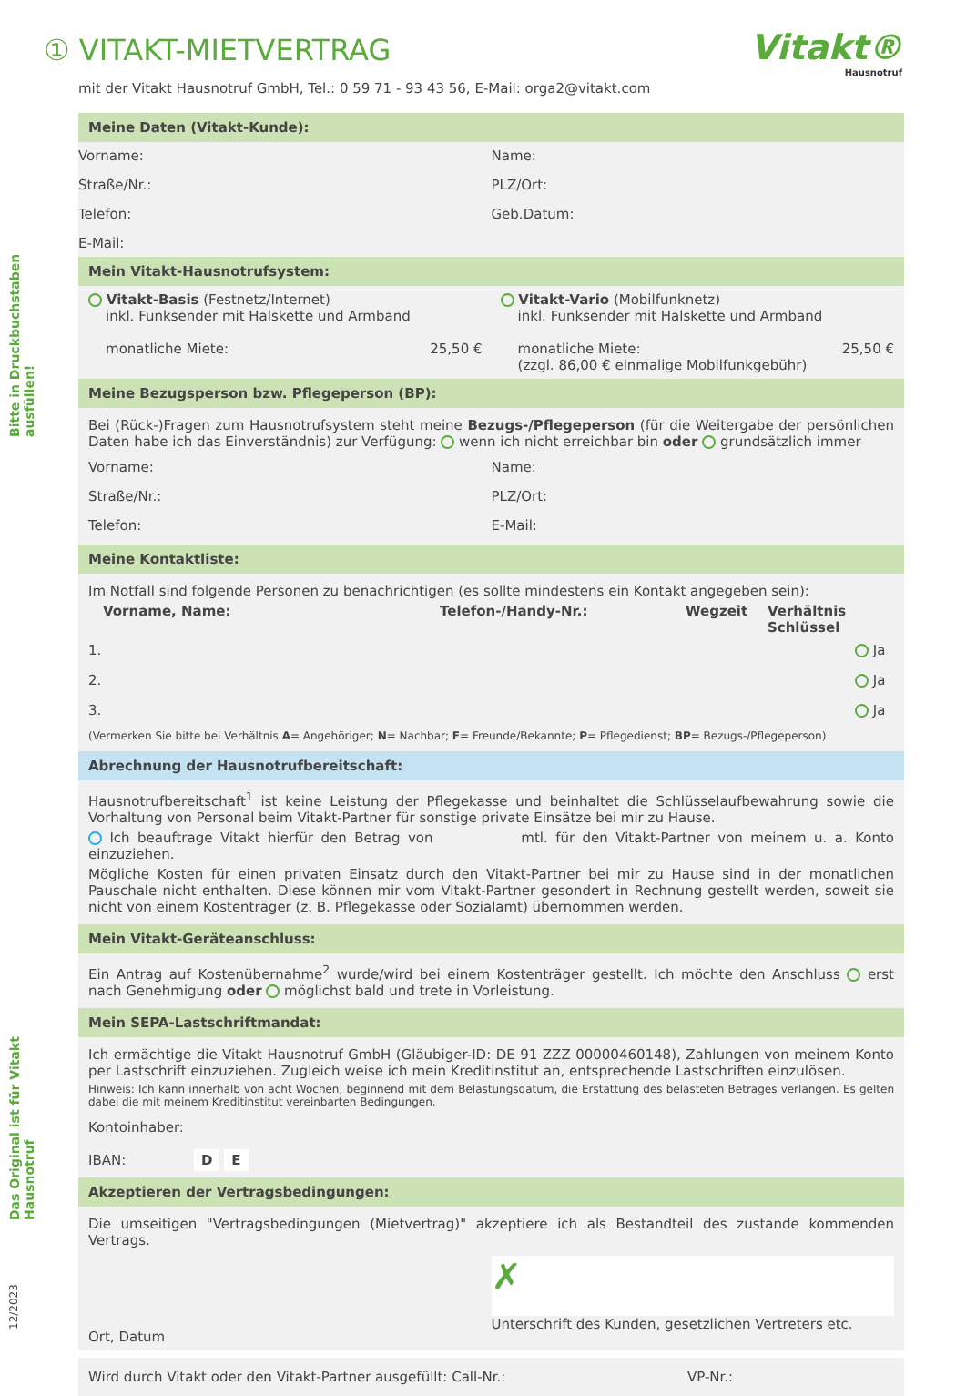Bitte in Druckbuchstaben ausfüllen!
Das Original ist für Vitakt Hausnotruf
12/2023
Vitakt®
Hausnotruf
① VITAKT-MIETVERTRAG
mit der Vitakt Hausnotruf GmbH, Tel.: 0 59 71 - 93 43 56, E-Mail: orga2@vitakt.com
Meine Daten (Vitakt-Kunde):
Vorname:
Name:
Straße/Nr.:
PLZ/Ort:
Telefon:
Geb.Datum:
E-Mail:
Mein Vitakt-Hausnotrufsystem:
Vitakt-Basis (Festnetz/Internet)
inkl. Funksender mit Halskette und Armband
monatliche Miete: 25,50 €
Vitakt-Vario (Mobilfunknetz)
inkl. Funksender mit Halskette und Armband
monatliche Miete: 25,50 €
(zzgl. 86,00 € einmalige Mobilfunkgebühr)
Meine Bezugsperson bzw. Pflegeperson (BP):
Bei (Rück-)Fragen zum Hausnotrufsystem steht meine Bezugs-/Pflegeperson (für die Weitergabe der persönlichen Daten habe ich das Einverständnis) zur Verfügung: wenn ich nicht erreichbar bin oder grundsätzlich immer
Vorname:
Name:
Straße/Nr.:
PLZ/Ort:
Telefon:
E-Mail:
Meine Kontaktliste:
Im Notfall sind folgende Personen zu benachrichtigen (es sollte mindestens ein Kontakt angegeben sein):
Vorname, Name: Telefon-/Handy-Nr.: Wegzeit Verhältnis Schlüssel
1. Ja
2. Ja
3. Ja
(Vermerken Sie bitte bei Verhältnis A= Angehöriger; N= Nachbar; F= Freunde/Bekannte; P= Pflegedienst; BP= Bezugs-/Pflegeperson)
Abrechnung der Hausnotrufbereitschaft:
Hausnotrufbereitschaft<sup>1</sup> ist keine Leistung der Pflegekasse und beinhaltet die Schlüsselaufbewahrung sowie die Vorhaltung von Personal beim Vitakt-Partner für sonstige private Einsätze bei mir zu Hause.
Ich beauftrage Vitakt hierfür den Betrag von mtl. für den Vitakt-Partner von meinem u. a. Konto einzuziehen.
Mögliche Kosten für einen privaten Einsatz durch den Vitakt-Partner bei mir zu Hause sind in der monatlichen Pauschale nicht enthalten. Diese können mir vom Vitakt-Partner gesondert in Rechnung gestellt werden, soweit sie nicht von einem Kostenträger (z. B. Pflegekasse oder Sozialamt) übernommen werden.
Mein Vitakt-Geräteanschluss:
Ein Antrag auf Kostenübernahme<sup>2</sup> wurde/wird bei einem Kostenträger gestellt. Ich möchte den Anschluss erst nach Genehmigung oder möglichst bald und trete in Vorleistung.
Mein SEPA-Lastschriftmandat:
Ich ermächtige die Vitakt Hausnotruf GmbH (Gläubiger-ID: DE 91 ZZZ 00000460148), Zahlungen von meinem Konto per Lastschrift einzuziehen. Zugleich weise ich mein Kreditinstitut an, entsprechende Lastschriften einzulösen.
Hinweis: Ich kann innerhalb von acht Wochen, beginnend mit dem Belastungsdatum, die Erstattung des belasteten Betrages verlangen. Es gelten dabei die mit meinem Kreditinstitut vereinbarten Bedingungen.
Kontoinhaber:
IBAN: D E
Akzeptieren der Vertragsbedingungen:
Die umseitigen "Vertragsbedingungen (Mietvertrag)" akzeptiere ich als Bestandteil des zustande kommenden Vertrags.
Ort, Datum
✗
Unterschrift des Kunden, gesetzlichen Vertreters etc.
Wird durch Vitakt oder den Vitakt-Partner ausgefüllt: Call-Nr.: VP-Nr.: